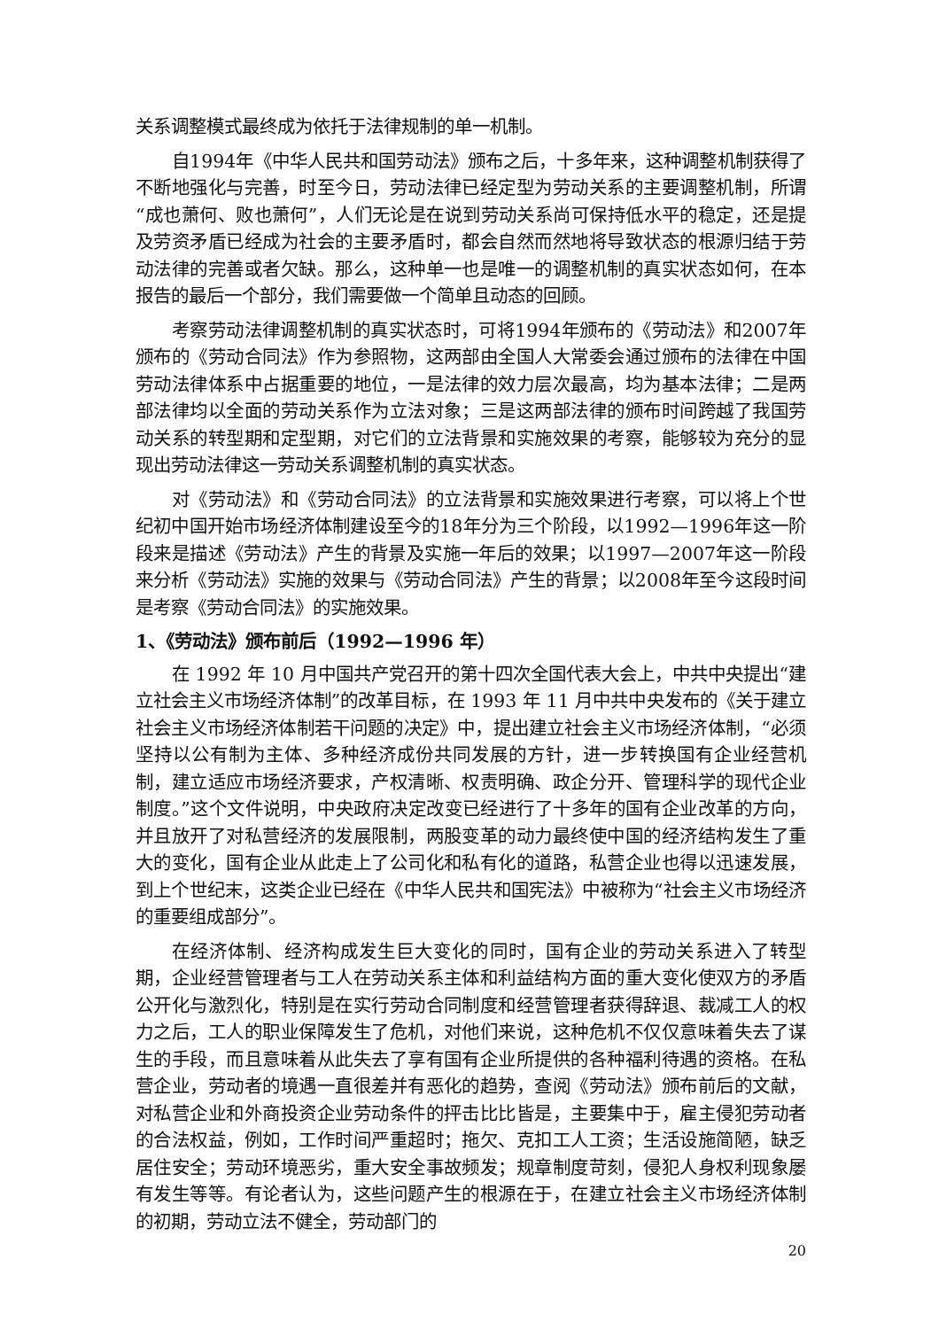关系调整模式最终成为依托于法律规制的单一机制。
自1994年《中华人民共和国劳动法》颁布之后，十多年来，这种调整机制获得了不断地强化与完善，时至今日，劳动法律已经定型为劳动关系的主要调整机制，所谓“成也萧何、败也萧何”，人们无论是在说到劳动关系尚可保持低水平的稳定，还是提及劳资矛盾已经成为社会的主要矛盾时，都会自然而然地将导致状态的根源归结于劳动法律的完善或者欠缺。那么，这种单一也是唯一的调整机制的真实状态如何，在本报告的最后一个部分，我们需要做一个简单且动态的回顾。
考察劳动法律调整机制的真实状态时，可将1994年颁布的《劳动法》和2007年颁布的《劳动合同法》作为参照物，这两部由全国人大常委会通过颁布的法律在中国劳动法律体系中占据重要的地位，一是法律的效力层次最高，均为基本法律；二是两部法律均以全面的劳动关系作为立法对象；三是这两部法律的颁布时间跨越了我国劳动关系的转型期和定型期，对它们的立法背景和实施效果的考察，能够较为充分的显现出劳动法律这一劳动关系调整机制的真实状态。
对《劳动法》和《劳动合同法》的立法背景和实施效果进行考察，可以将上个世纪初中国开始市场经济体制建设至今的18年分为三个阶段，以1992—1996年这一阶段来是描述《劳动法》产生的背景及实施一年后的效果；以1997—2007年这一阶段来分析《劳动法》实施的效果与《劳动合同法》产生的背景；以2008年至今这段时间是考察《劳动合同法》的实施效果。
1、《劳动法》颁布前后（1992—1996 年）
在 1992 年 10 月中国共产党召开的第十四次全国代表大会上，中共中央提出“建立社会主义市场经济体制”的改革目标，在 1993 年 11 月中共中央发布的《关于建立社会主义市场经济体制若干问题的决定》中，提出建立社会主义市场经济体制，“必须坚持以公有制为主体、多种经济成份共同发展的方针，进一步转换国有企业经营机制，建立适应市场经济要求，产权清晰、权责明确、政企分开、管理科学的现代企业制度。”这个文件说明，中央政府决定改变已经进行了十多年的国有企业改革的方向，并且放开了对私营经济的发展限制，两股变革的动力最终使中国的经济结构发生了重大的变化，国有企业从此走上了公司化和私有化的道路，私营企业也得以迅速发展，到上个世纪末，这类企业已经在《中华人民共和国宪法》中被称为“社会主义市场经济的重要组成部分”。
在经济体制、经济构成发生巨大变化的同时，国有企业的劳动关系进入了转型期，企业经营管理者与工人在劳动关系主体和利益结构方面的重大变化使双方的矛盾公开化与激烈化，特别是在实行劳动合同制度和经营管理者获得辞退、裁减工人的权力之后，工人的职业保障发生了危机，对他们来说，这种危机不仅仅意味着失去了谋生的手段，而且意味着从此失去了享有国有企业所提供的各种福利待遇的资格。在私营企业，劳动者的境遇一直很差并有恶化的趋势，查阅《劳动法》颁布前后的文献，对私营企业和外商投资企业劳动条件的抨击比比皆是，主要集中于，雇主侵犯劳动者的合法权益，例如，工作时间严重超时；拖欠、克扣工人工资；生活设施简陋，缺乏居住安全；劳动环境恶劣，重大安全事故频发；规章制度苛刻，侵犯人身权利现象屡有发生等等。有论者认为，这些问题产生的根源在于，在建立社会主义市场经济体制的初期，劳动立法不健全，劳动部门的
20